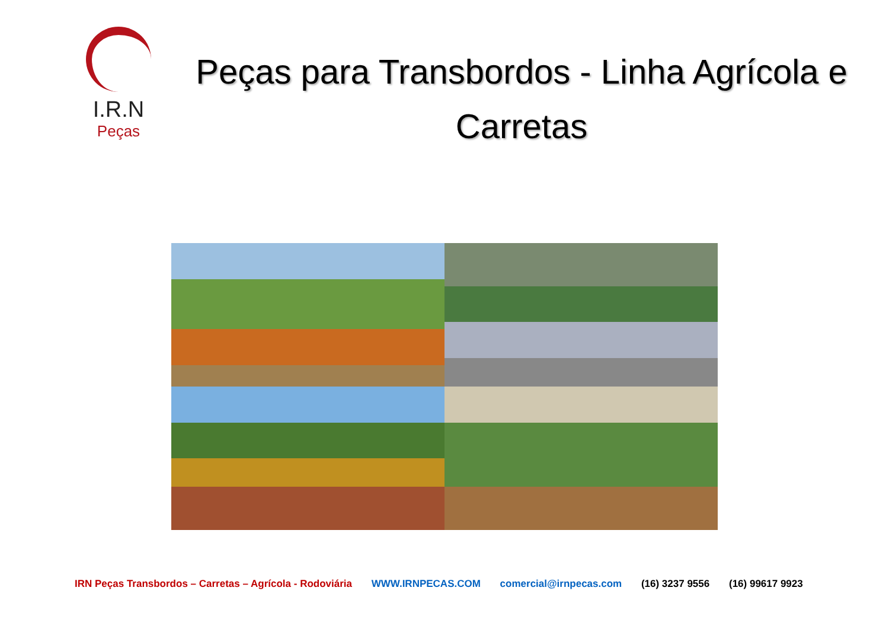I.R.N
Peças
Peças para Transbordos - Linha Agrícola e Carretas
IRN Peças Transbordos – Carretas – Agrícola - Rodoviária WWW.IRNPECAS.COM comercial@irnpecas.com (16) 3237 9556 (16) 99617 9923